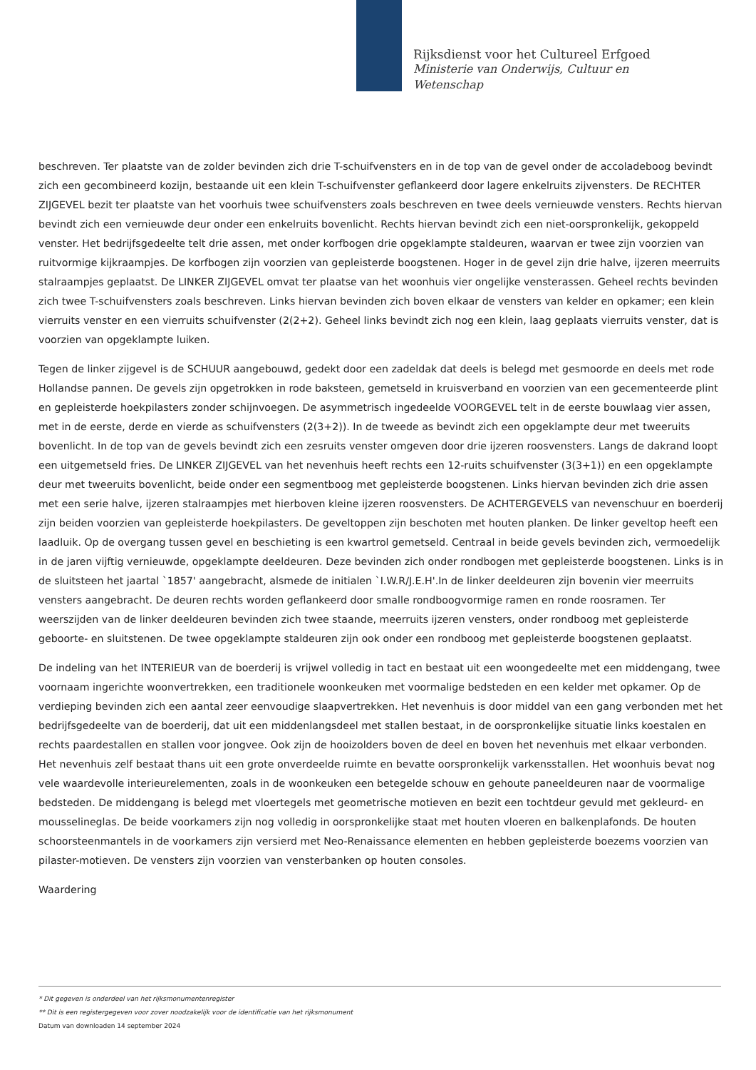Rijksdienst voor het Cultureel Erfgoed
Ministerie van Onderwijs, Cultuur en
Wetenschap
beschreven. Ter plaatste van de zolder bevinden zich drie T-schuifvensters en in de top van de gevel onder de accoladeboog bevindt zich een gecombineerd kozijn, bestaande uit een klein T-schuifvenster geflankeerd door lagere enkelruits zijvensters. De RECHTER ZIJGEVEL bezit ter plaatste van het voorhuis twee schuifvensters zoals beschreven en twee deels vernieuwde vensters. Rechts hiervan bevindt zich een vernieuwde deur onder een enkelruits bovenlicht. Rechts hiervan bevindt zich een niet-oorspronkelijk, gekoppeld venster. Het bedrijfsgedeelte telt drie assen, met onder korfbogen drie opgeklampte staldeuren, waarvan er twee zijn voorzien van ruitvormige kijkraampjes. De korfbogen zijn voorzien van gepleisterde boogstenen. Hoger in de gevel zijn drie halve, ijzeren meerruits stalraampjes geplaatst. De LINKER ZIJGEVEL omvat ter plaatse van het woonhuis vier ongelijke vensterassen. Geheel rechts bevinden zich twee T-schuifvensters zoals beschreven. Links hiervan bevinden zich boven elkaar de vensters van kelder en opkamer; een klein vierruits venster en een vierruits schuifvenster (2(2+2). Geheel links bevindt zich nog een klein, laag geplaats vierruits venster, dat is voorzien van opgeklampte luiken.
Tegen de linker zijgevel is de SCHUUR aangebouwd, gedekt door een zadeldak dat deels is belegd met gesmoorde en deels met rode Hollandse pannen. De gevels zijn opgetrokken in rode baksteen, gemetseld in kruisverband en voorzien van een gecementeerde plint en gepleisterde hoekpilasters zonder schijnvoegen. De asymmetrisch ingedeelde VOORGEVEL telt in de eerste bouwlaag vier assen, met in de eerste, derde en vierde as schuifvensters (2(3+2)). In de tweede as bevindt zich een opgeklampte deur met tweeruits bovenlicht. In de top van de gevels bevindt zich een zesruits venster omgeven door drie ijzeren roosvensters. Langs de dakrand loopt een uitgemetseld fries. De LINKER ZIJGEVEL van het nevenhuis heeft rechts een 12-ruits schuifvenster (3(3+1)) en een opgeklampte deur met tweeruits bovenlicht, beide onder een segmentboog met gepleisterde boogstenen. Links hiervan bevinden zich drie assen met een serie halve, ijzeren stalraampjes met hierboven kleine ijzeren roosvensters. De ACHTERGEVELS van nevenschuur en boerderij zijn beiden voorzien van gepleisterde hoekpilasters. De geveltoppen zijn beschoten met houten planken. De linker geveltop heeft een laadluik. Op de overgang tussen gevel en beschieting is een kwartrol gemetseld. Centraal in beide gevels bevinden zich, vermoedelijk in de jaren vijftig vernieuwde, opgeklampte deeldeuren. Deze bevinden zich onder rondbogen met gepleisterde boogstenen. Links is in de sluitsteen het jaartal `1857' aangebracht, alsmede de initialen `I.W.R/J.E.H'.In de linker deeldeuren zijn bovenin vier meerruits vensters aangebracht. De deuren rechts worden geflankeerd door smalle rondboogvormige ramen en ronde roosramen. Ter weerszijden van de linker deeldeuren bevinden zich twee staande, meerruits ijzeren vensters, onder rondboog met gepleisterde geboorte- en sluitstenen. De twee opgeklampte staldeuren zijn ook onder een rondboog met gepleisterde boogstenen geplaatst.
De indeling van het INTERIEUR van de boerderij is vrijwel volledig in tact en bestaat uit een woongedeelte met een middengang, twee voornaam ingerichte woonvertrekken, een traditionele woonkeuken met voormalige bedsteden en een kelder met opkamer. Op de verdieping bevinden zich een aantal zeer eenvoudige slaapvertrekken. Het nevenhuis is door middel van een gang verbonden met het bedrijfsgedeelte van de boerderij, dat uit een middenlangsdeel met stallen bestaat, in de oorspronkelijke situatie links koestalen en rechts paardestallen en stallen voor jongvee. Ook zijn de hooizolders boven de deel en boven het nevenhuis met elkaar verbonden. Het nevenhuis zelf bestaat thans uit een grote onverdeelde ruimte en bevatte oorspronkelijk varkensstallen. Het woonhuis bevat nog vele waardevolle interieurelementen, zoals in de woonkeuken een betegelde schouw en gehoute paneeldeuren naar de voormalige bedsteden. De middengang is belegd met vloertegels met geometrische motieven en bezit een tochtdeur gevuld met gekleurd- en mousselineglas. De beide voorkamers zijn nog volledig in oorspronkelijke staat met houten vloeren en balkenplafonds. De houten schoorsteenmantels in de voorkamers zijn versierd met Neo-Renaissance elementen en hebben gepleisterde boezems voorzien van pilaster-motieven. De vensters zijn voorzien van vensterbanken op houten consoles.
Waardering
* Dit gegeven is onderdeel van het rijksmonumentenregister
** Dit is een registergegeven voor zover noodzakelijk voor de identificatie van het rijksmonument
Datum van downloaden 14 september 2024